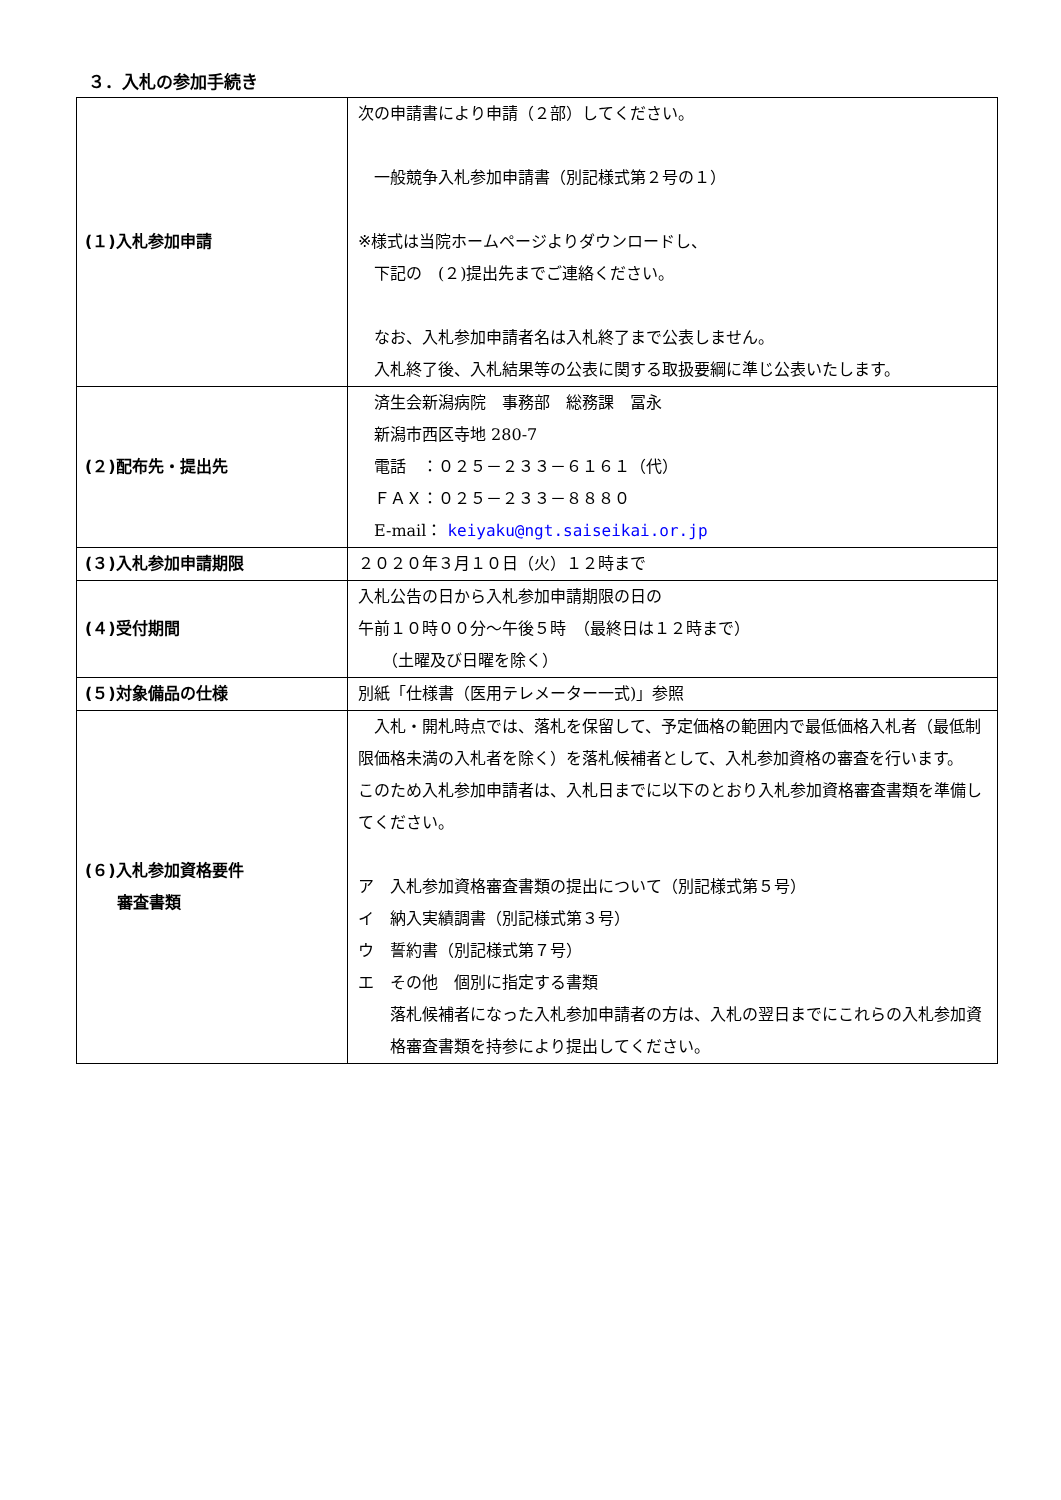３．入札の参加手続き
| (１)入札参加申請 | 次の申請書により申請（２部）してください。 一般競争入札参加申請書（別記様式第２号の１） ※様式は当院ホームページよりダウンロードし、 下記の (２)提出先までご連絡ください。 なお、入札参加申請者名は入札終了まで公表しません。 入札終了後、入札結果等の公表に関する取扱要綱に準じ公表いたします。 |
| (２)配布先・提出先 | 済生会新潟病院 事務部 総務課 冨永 新潟市西区寺地 280-7 電話 ：０２５－２３３－６１６１（代） ＦＡＸ：０２５－２３３－８８８０ E-mail： keiyaku@ngt.saiseikai.or.jp |
| (３)入札参加申請期限 | ２０２０年３月１０日（火）１２時まで |
| (４)受付期間 | 入札公告の日から入札参加申請期限の日の 午前１０時００分～午後５時 （最終日は１２時まで） （土曜及び日曜を除く） |
| (５)対象備品の仕様 | 別紙「仕様書（医用テレメーター一式)」参照 |
| (６)入札参加資格要件 審査書類 | 入札・開札時点では、落札を保留して、予定価格の範囲内で最低価格入札者（最低制限価格未満の入札者を除く）を落札候補者として、入札参加資格の審査を行います。 このため入札参加申請者は、入札日までに以下のとおり入札参加資格審査書類を準備してください。 ア 入札参加資格審査書類の提出について（別記様式第５号） イ 納入実績調書（別記様式第３号） ウ 誓約書（別記様式第７号） エ その他 個別に指定する書類 落札候補者になった入札参加申請者の方は、入札の翌日までにこれらの入札参加資格審査書類を持参により提出してください。 |